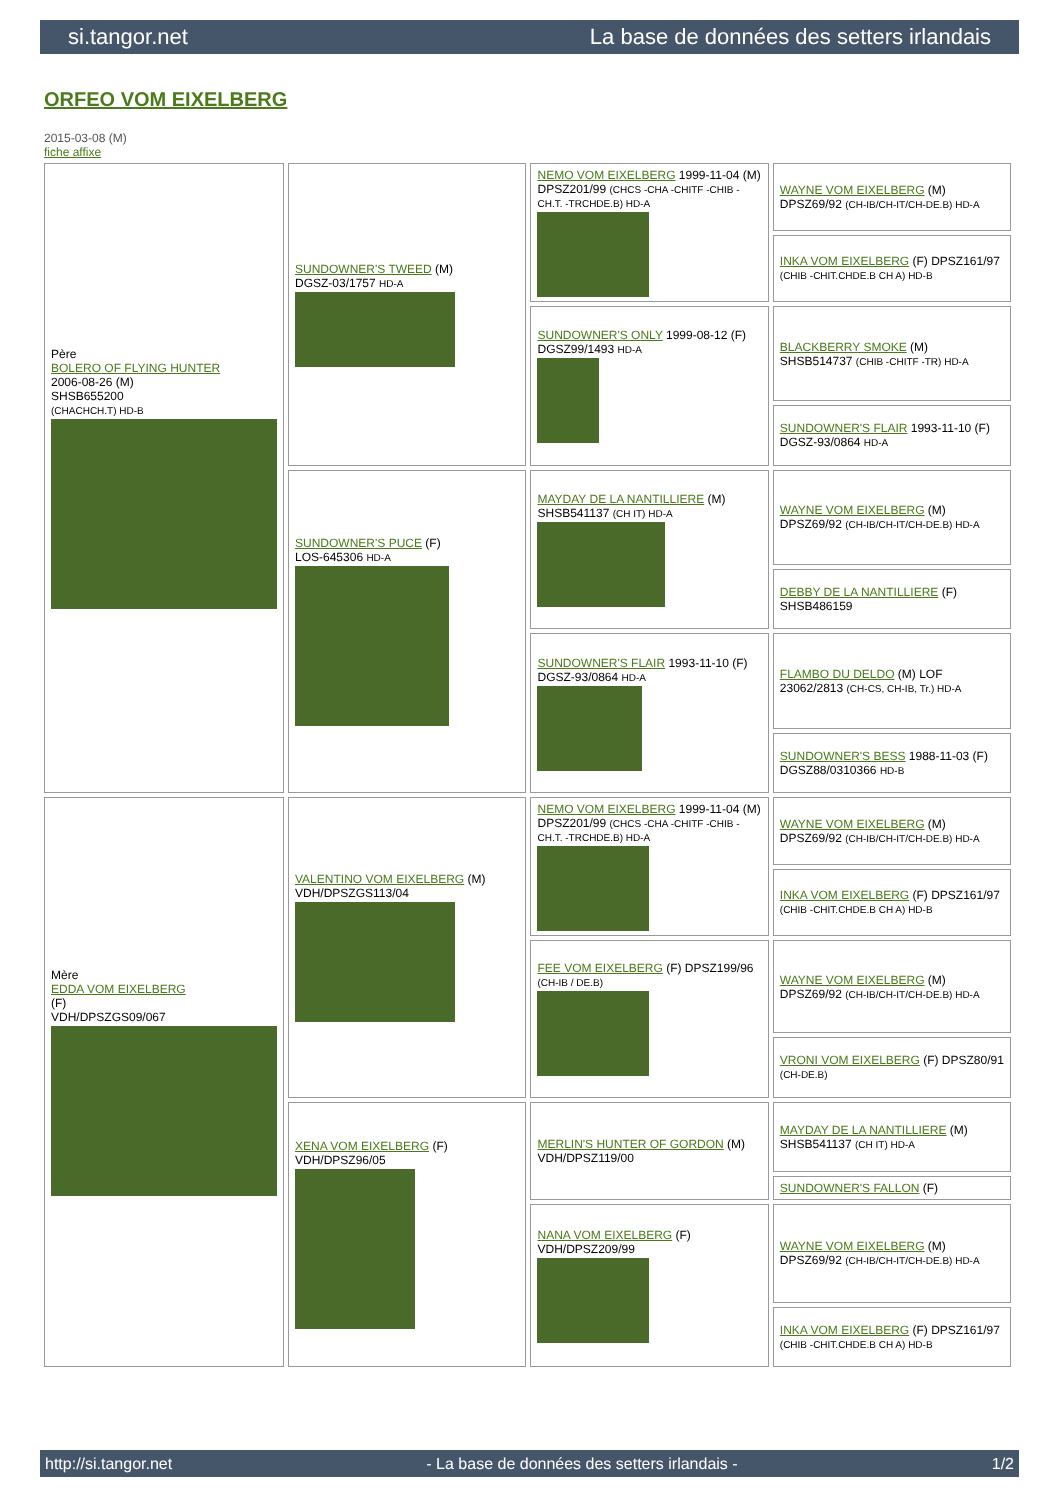si.tangor.net La base de données des setters irlandais
ORFEO VOM EIXELBERG
2015-03-08 (M)
fiche affixe
| Père BOLERO OF FLYING HUNTER 2006-08-26 (M) SHSB655200 (CHACHCH.T) HD-B | SUNDOWNER'S TWEED (M) DGSZ-03/1757 HD-A | NEMO VOM EIXELBERG 1999-11-04 (M) DPSZ201/99 (CHCS -CHA -CHITF -CHIB -CH.T. -TRCHDE.B) HD-A | WAYNE VOM EIXELBERG (M) DPSZ69/92 (CH-IB/CH-IT/CH-DE.B) HD-A |
| | | | INKA VOM EIXELBERG (F) DPSZ161/97 (CHIB -CHIT.CHDE.B CH A) HD-B |
| | | SUNDOWNER'S ONLY 1999-08-12 (F) DGSZ99/1493 HD-A | BLACKBERRY SMOKE (M) SHSB514737 (CHIB -CHITF -TR) HD-A |
| | | | SUNDOWNER'S FLAIR 1993-11-10 (F) DGSZ-93/0864 HD-A |
| | SUNDOWNER'S PUCE (F) LOS-645306 HD-A | MAYDAY DE LA NANTILLIERE (M) SHSB541137 (CH IT) HD-A | WAYNE VOM EIXELBERG (M) DPSZ69/92 (CH-IB/CH-IT/CH-DE.B) HD-A |
| | | | DEBBY DE LA NANTILLIERE (F) SHSB486159 |
| | | SUNDOWNER'S FLAIR 1993-11-10 (F) DGSZ-93/0864 HD-A | FLAMBO DU DELDO (M) LOF 23062/2813 (CH-CS, CH-IB, Tr.) HD-A |
| | | | SUNDOWNER'S BESS 1988-11-03 (F) DGSZ88/0310366 HD-B |
| Mère EDDA VOM EIXELBERG (F) VDH/DPSZGS09/067 | VALENTINO VOM EIXELBERG (M) VDH/DPSZGS113/04 | NEMO VOM EIXELBERG 1999-11-04 (M) DPSZ201/99 (CHCS -CHA -CHITF -CHIB -CH.T. -TRCHDE.B) HD-A | WAYNE VOM EIXELBERG (M) DPSZ69/92 (CH-IB/CH-IT/CH-DE.B) HD-A |
| | | | INKA VOM EIXELBERG (F) DPSZ161/97 (CHIB -CHIT.CHDE.B CH A) HD-B |
| | | FEE VOM EIXELBERG (F) DPSZ199/96 (CH-IB / DE.B) | WAYNE VOM EIXELBERG (M) DPSZ69/92 (CH-IB/CH-IT/CH-DE.B) HD-A |
| | | | VRONI VOM EIXELBERG (F) DPSZ80/91 (CH-DE.B) |
| | XENA VOM EIXELBERG (F) VDH/DPSZ96/05 | MERLIN'S HUNTER OF GORDON (M) VDH/DPSZ119/00 | MAYDAY DE LA NANTILLIERE (M) SHSB541137 (CH IT) HD-A |
| | | | SUNDOWNER'S FALLON (F) |
| | | NANA VOM EIXELBERG (F) VDH/DPSZ209/99 | WAYNE VOM EIXELBERG (M) DPSZ69/92 (CH-IB/CH-IT/CH-DE.B) HD-A |
| | | | INKA VOM EIXELBERG (F) DPSZ161/97 (CHIB -CHIT.CHDE.B CH A) HD-B |
http://si.tangor.net - La base de données des setters irlandais - 1/2